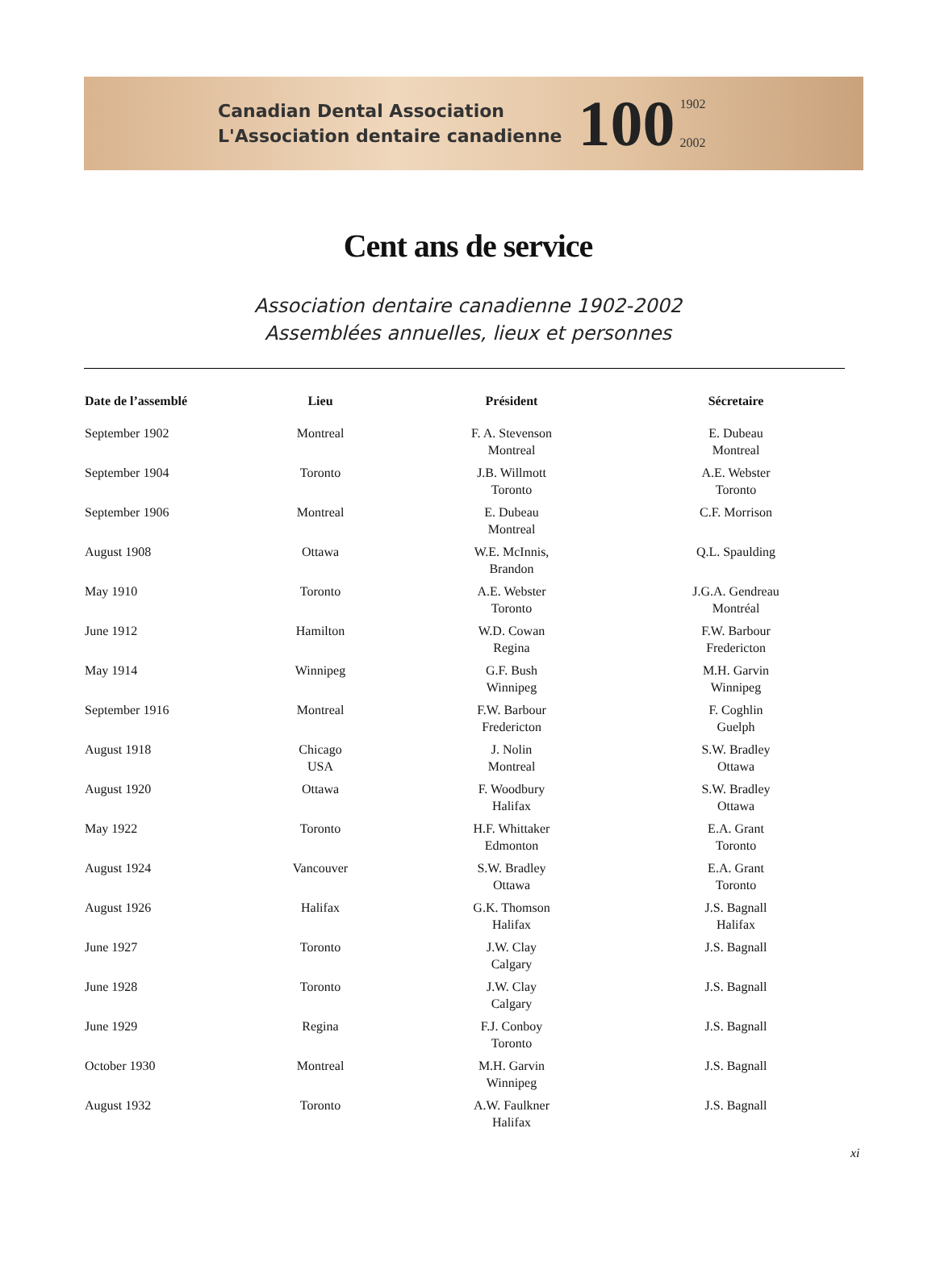Canadian Dental Association
L'Association dentaire canadienne
100
1902
2002
Cent ans de service
Association dentaire canadienne 1902-2002
Assemblées annuelles, lieux et personnes
| Date de l’assemblé | Lieu | Président | Sécretaire |
| --- | --- | --- | --- |
| September 1902 | Montreal | F. A. Stevenson Montreal | E. Dubeau Montreal |
| September 1904 | Toronto | J.B. Willmott Toronto | A.E. Webster Toronto |
| September 1906 | Montreal | E. Dubeau Montreal | C.F. Morrison |
| August 1908 | Ottawa | W.E. McInnis, Brandon | Q.L. Spaulding |
| May 1910 | Toronto | A.E. Webster Toronto | J.G.A. Gendreau Montréal |
| June 1912 | Hamilton | W.D. Cowan Regina | F.W. Barbour Fredericton |
| May 1914 | Winnipeg | G.F. Bush Winnipeg | M.H. Garvin Winnipeg |
| September 1916 | Montreal | F.W. Barbour Fredericton | F. Coghlin Guelph |
| August 1918 | Chicago USA | J. Nolin Montreal | S.W. Bradley Ottawa |
| August 1920 | Ottawa | F. Woodbury Halifax | S.W. Bradley Ottawa |
| May 1922 | Toronto | H.F. Whittaker Edmonton | E.A. Grant Toronto |
| August 1924 | Vancouver | S.W. Bradley Ottawa | E.A. Grant Toronto |
| August 1926 | Halifax | G.K. Thomson Halifax | J.S. Bagnall Halifax |
| June 1927 | Toronto | J.W. Clay Calgary | J.S. Bagnall |
| June 1928 | Toronto | J.W. Clay Calgary | J.S. Bagnall |
| June 1929 | Regina | F.J. Conboy Toronto | J.S. Bagnall |
| October 1930 | Montreal | M.H. Garvin Winnipeg | J.S. Bagnall |
| August 1932 | Toronto | A.W. Faulkner Halifax | J.S. Bagnall |
xi